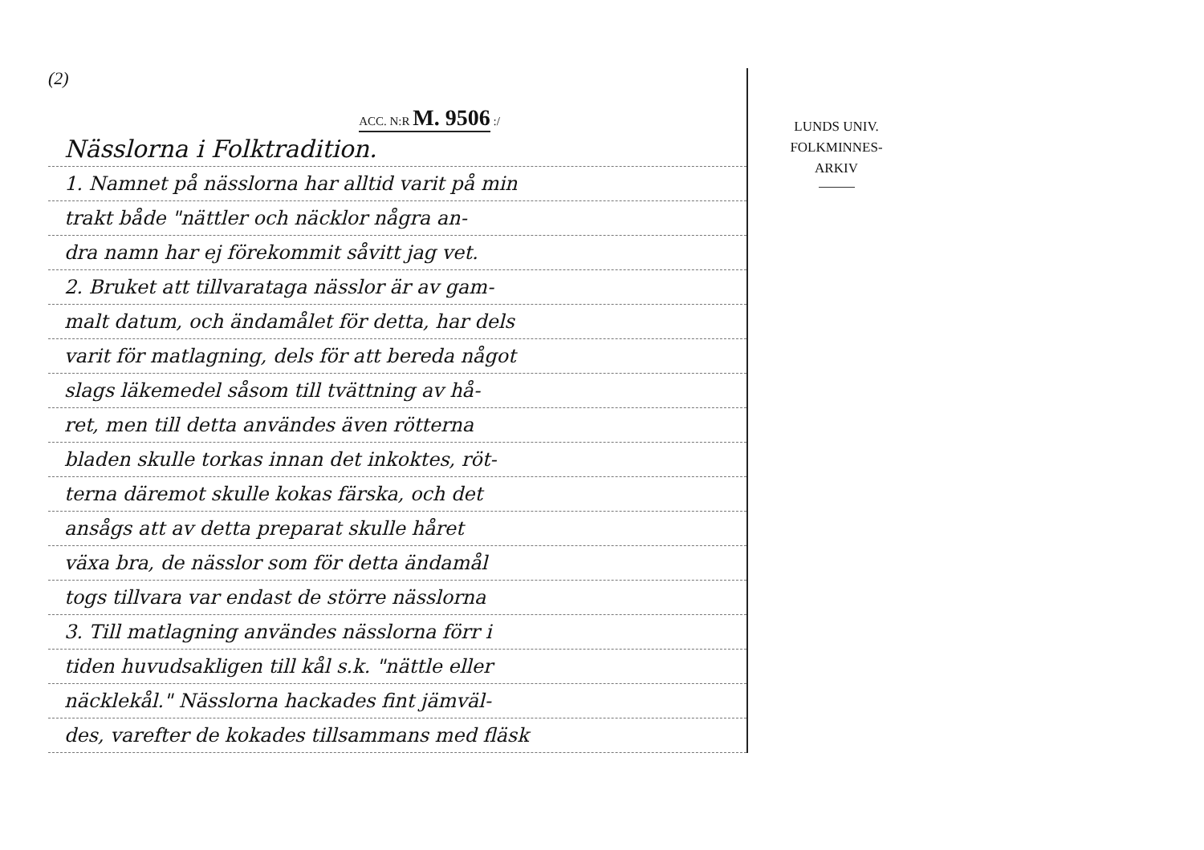(2)
ACC. N:R M. 9506 :/
Nässlorna i Folktradition.
1. Namnet på nässlorna har alltid varit på min
trakt både "nättler och näcklor några an-
dra namn har ej förekommit såvitt jag vet.
2. Bruket att tillvarataga nässlor är av gam-
malt datum, och ändamålet för detta, har dels
varit för matlagning, dels för att bereda något
slags läkemedel såsom till tvättning av hå-
ret, men till detta användes även rötterna
bladen skulle torkas innan det inkoktes, röt-
terna däremot skulle kokas färska, och det
ansågs att av detta preparat skulle håret
växa bra, de nässlor som för detta ändamål
togs tillvara var endast de större nässlorna
3. Till matlagning användes nässlorna förr i
tiden huvudsakligen till kål s.k. "nättle eller
näcklekål." Nässlorna hackades fint jämväl-
des, varefter de kokades tillsammans med fläsk
LUNDS UNIV.
FOLKMINNES-
ARKIV